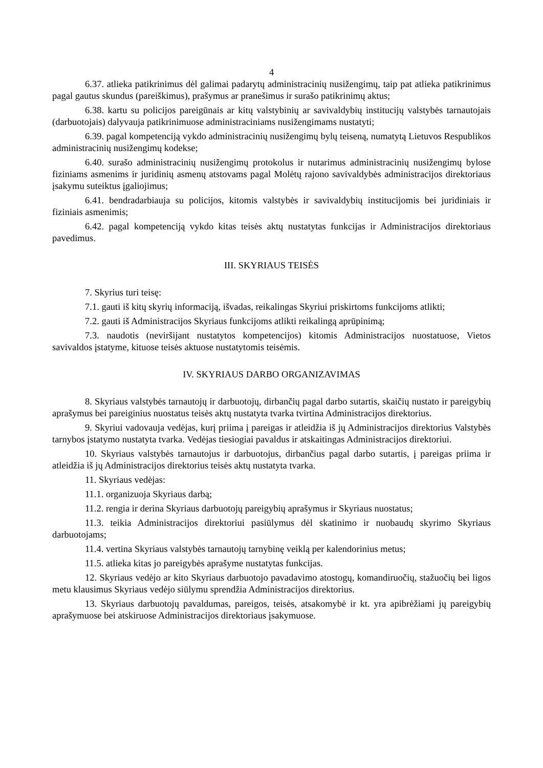4
6.37. atlieka patikrinimus dėl galimai padarytų administracinių nusižengimų, taip pat atlieka patikrinimus pagal gautus skundus (pareiškimus), prašymus ar pranešimus ir surašo patikrinimų aktus;
6.38. kartu su policijos pareigūnais ar kitų valstybinių ar savivaldybių institucijų valstybės tarnautojais (darbuotojais) dalyvauja patikrinimuose administraciniams nusižengimams nustatyti;
6.39. pagal kompetenciją vykdo administracinių nusižengimų bylų teiseną, numatytą Lietuvos Respublikos administracinių nusižengimų kodekse;
6.40. surašo administracinių nusižengimų protokolus ir nutarimus administracinių nusižengimų bylose fiziniams asmenims ir juridinių asmenų atstovams pagal Molėtų rajono savivaldybės administracijos direktoriaus įsakymu suteiktus įgaliojimus;
6.41. bendradarbiauja su policijos, kitomis valstybės ir savivaldybių institucijomis bei juridiniais ir fiziniais asmenimis;
6.42. pagal kompetenciją vykdo kitas teisės aktų nustatytas funkcijas ir Administracijos direktoriaus pavedimus.
III. SKYRIAUS TEISĖS
7. Skyrius turi teisę:
7.1. gauti iš kitų skyrių informaciją, išvadas, reikalingas Skyriui priskirtoms funkcijoms atlikti;
7.2. gauti iš Administracijos Skyriaus funkcijoms atlikti reikalingą aprūpinimą;
7.3. naudotis (neviršijant nustatytos kompetencijos) kitomis Administracijos nuostatuose, Vietos savivaldos įstatyme, kituose teisės aktuose nustatytomis teisėmis.
IV. SKYRIAUS DARBO ORGANIZAVIMAS
8. Skyriaus valstybės tarnautojų ir darbuotojų, dirbančių pagal darbo sutartis, skaičių nustato ir pareigybių aprašymus bei pareiginius nuostatus teisės aktų nustatyta tvarka tvirtina Administracijos direktorius.
9. Skyriui vadovauja vedėjas, kurį priima į pareigas ir atleidžia iš jų Administracijos direktorius Valstybės tarnybos įstatymo nustatyta tvarka. Vedėjas tiesiogiai pavaldus ir atskaitingas Administracijos direktoriui.
10. Skyriaus valstybės tarnautojus ir darbuotojus, dirbančius pagal darbo sutartis, į pareigas priima ir atleidžia iš jų Administracijos direktorius teisės aktų nustatyta tvarka.
11. Skyriaus vedėjas:
11.1. organizuoja Skyriaus darbą;
11.2. rengia ir derina Skyriaus darbuotojų pareigybių aprašymus ir Skyriaus nuostatus;
11.3. teikia Administracijos direktoriui pasiūlymus dėl skatinimo ir nuobaudų skyrimo Skyriaus darbuotojams;
11.4. vertina Skyriaus valstybės tarnautojų tarnybinę veiklą per kalendorinius metus;
11.5. atlieka kitas jo pareigybės aprašyme nustatytas funkcijas.
12. Skyriaus vedėjo ar kito Skyriaus darbuotojo pavadavimo atostogų, komandiruočių, stažuočių bei ligos metu klausimus Skyriaus vedėjo siūlymu sprendžia Administracijos direktorius.
13. Skyriaus darbuotojų pavaldumas, pareigos, teisės, atsakomybė ir kt. yra apibrėžiami jų pareigybių aprašymuose bei atskiruose Administracijos direktoriaus įsakymuose.